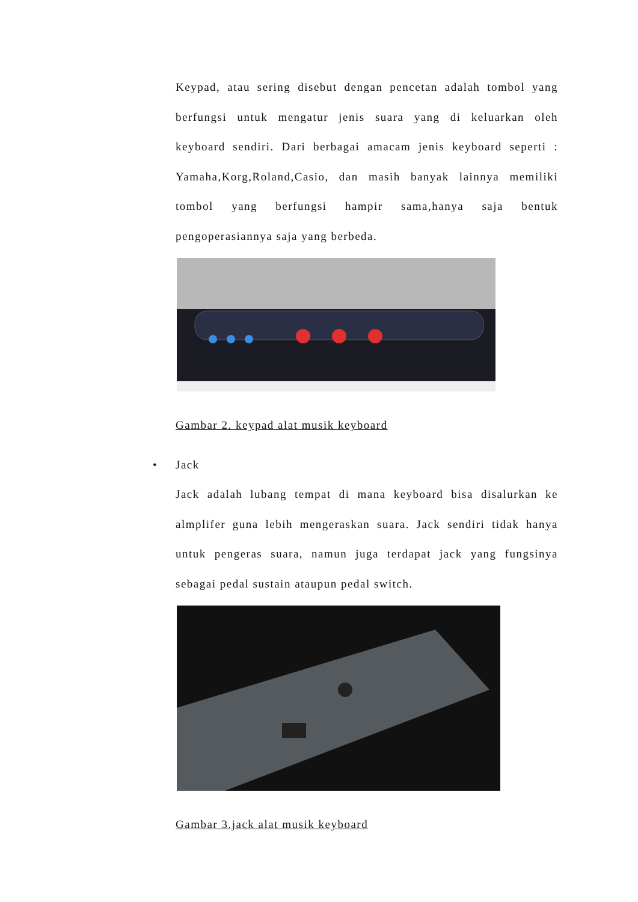Keypad, atau sering disebut dengan pencetan adalah tombol yang berfungsi untuk mengatur jenis suara yang di keluarkan oleh keyboard sendiri. Dari berbagai amacam jenis keyboard seperti : Yamaha,Korg,Roland,Casio, dan masih banyak lainnya memiliki tombol yang berfungsi hampir sama,hanya saja bentuk pengoperasiannya saja yang berbeda.
Gambar 2. keypad alat musik keyboard
• Jack
Jack adalah lubang tempat di mana keyboard bisa disalurkan ke almplifer guna lebih mengeraskan suara. Jack sendiri tidak hanya untuk pengeras suara, namun juga terdapat jack yang fungsinya sebagai pedal sustain ataupun pedal switch.
Gambar 3.jack alat musik keyboard